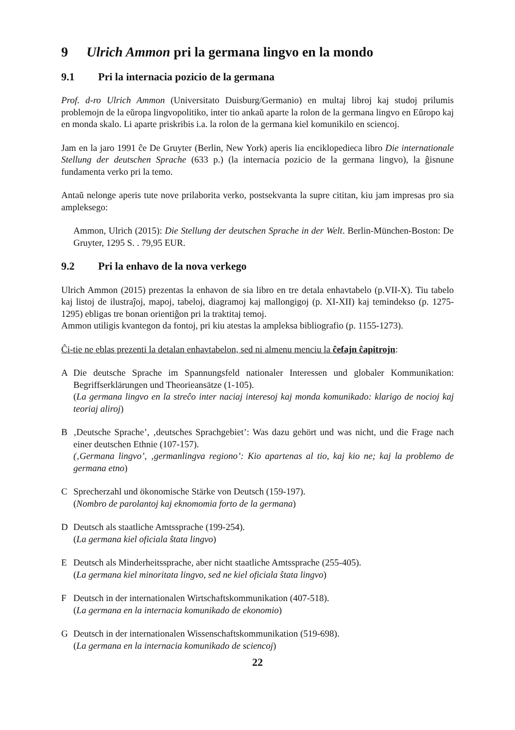9 Ulrich Ammon pri la germana lingvo en la mondo
9.1 Pri la internacia pozicio de la germana
Prof. d-ro Ulrich Ammon (Universitato Duisburg/Germanio) en multaj libroj kaj studoj prilumis problemojn de la eŭropa lingvopolitiko, inter tio ankaŭ aparte la rolon de la germana lingvo en Eŭropo kaj en monda skalo. Li aparte priskribis i.a. la rolon de la germana kiel komunikilo en sciencoj.
Jam en la jaro 1991 ĉe De Gruyter (Berlin, New York) aperis lia enciklopedieca libro Die internationale Stellung der deutschen Sprache (633 p.) (la internacia pozicio de la germana lingvo), la ĝisnune fundamenta verko pri la temo.
Antaŭ nelonge aperis tute nove prilaborita verko, postsekvanta la supre cititan, kiu jam impresas pro sia ampleksego:
Ammon, Ulrich (2015): Die Stellung der deutschen Sprache in der Welt. Berlin-München-Boston: De Gruyter, 1295 S. . 79,95 EUR.
9.2 Pri la enhavo de la nova verkego
Ulrich Ammon (2015) prezentas la enhavon de sia libro en tre detala enhavtabelo (p.VII-X). Tiu tabelo kaj listoj de ilustraĵoj, mapoj, tabeloj, diagramoj kaj mallongigoj (p. XI-XII) kaj temindekso (p. 1275-1295) ebligas tre bonan orientiĝon pri la traktitaj temoj.
Ammon utiligis kvantegon da fontoj, pri kiu atestas la ampleksa bibliografio (p. 1155-1273).
Ĉi-tie ne eblas prezenti la detalan enhavtabelon, sed ni almenu menciu la ĉefajn ĉapitrojn:
A Die deutsche Sprache im Spannungsfeld nationaler Interessen und globaler Kommunikation: Begriffserklärungen und Theorieansätze (1-105).
(La germana lingvo en la streĉo inter naciaj interesoj kaj monda komunikado: klarigo de nocioj kaj teoriaj aliroj)
B ‚Deutsche Sprache’, ‚deutsches Sprachgebiet’: Was dazu gehört und was nicht, und die Frage nach einer deutschen Ethnie (107-157).
(‚Germana lingvo’, ‚germanlingva regiono’: Kio apartenas al tio, kaj kio ne; kaj la problemo de germana etno)
C Sprecherzahl und ökonomische Stärke von Deutsch (159-197).
(Nombro de parolantoj kaj eknomomia forto de la germana)
D Deutsch als staatliche Amtssprache (199-254).
(La germana kiel oficiala ŝtata lingvo)
E Deutsch als Minderheitssprache, aber nicht staatliche Amtssprache (255-405).
(La germana kiel minoritata lingvo, sed ne kiel oficiala ŝtata lingvo)
F Deutsch in der internationalen Wirtschaftskommunikation (407-518).
(La germana en la internacia komunikado de ekonomio)
G Deutsch in der internationalen Wissenschaftskommunikation (519-698).
(La germana en la internacia komunikado de sciencoj)
22